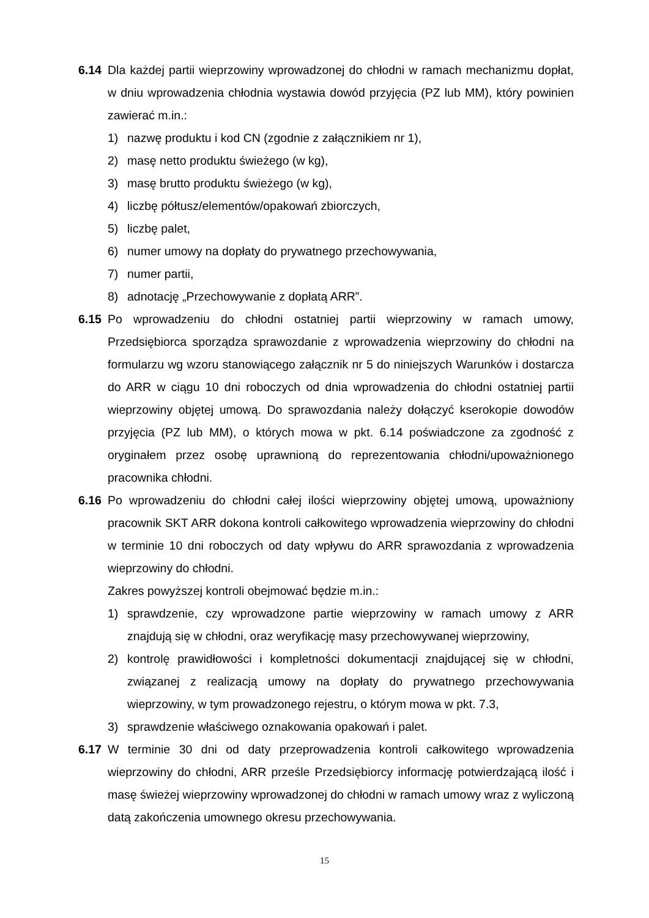6.14 Dla każdej partii wieprzowiny wprowadzonej do chłodni w ramach mechanizmu dopłat, w dniu wprowadzenia chłodnia wystawia dowód przyjęcia (PZ lub MM), który powinien zawierać m.in.:
1) nazwę produktu i kod CN (zgodnie z załącznikiem nr 1),
2) masę netto produktu świeżego (w kg),
3) masę brutto produktu świeżego (w kg),
4) liczbę półtusz/elementów/opakowań zbiorczych,
5) liczbę palet,
6) numer umowy na dopłaty do prywatnego przechowywania,
7) numer partii,
8) adnotację „Przechowywanie z dopłatą ARR”.
6.15 Po wprowadzeniu do chłodni ostatniej partii wieprzowiny w ramach umowy, Przedsiębiorca sporządza sprawozdanie z wprowadzenia wieprzowiny do chłodni na formularzu wg wzoru stanowiącego załącznik nr 5 do niniejszych Warunków i dostarcza do ARR w ciągu 10 dni roboczych od dnia wprowadzenia do chłodni ostatniej partii wieprzowiny objętej umową. Do sprawozdania należy dołączyć kserokopie dowodów przyjęcia (PZ lub MM), o których mowa w pkt. 6.14 poświadczone za zgodność z oryginałem przez osobę uprawnioną do reprezentowania chłodni/upoważnionego pracownika chłodni.
6.16 Po wprowadzeniu do chłodni całej ilości wieprzowiny objętej umową, upoważniony pracownik SKT ARR dokona kontroli całkowitego wprowadzenia wieprzowiny do chłodni w terminie 10 dni roboczych od daty wpływu do ARR sprawozdania z wprowadzenia wieprzowiny do chłodni.
Zakres powyższej kontroli obejmować będzie m.in.:
1) sprawdzenie, czy wprowadzone partie wieprzowiny w ramach umowy z ARR znajdują się w chłodni, oraz weryfikację masy przechowywanej wieprzowiny,
2) kontrolę prawidłowości i kompletności dokumentacji znajdującej się w chłodni, związanej z realizacją umowy na dopłaty do prywatnego przechowywania wieprzowiny, w tym prowadzonego rejestru, o którym mowa w pkt. 7.3,
3) sprawdzenie właściwego oznakowania opakowań i palet.
6.17 W terminie 30 dni od daty przeprowadzenia kontroli całkowitego wprowadzenia wieprzowiny do chłodni, ARR prześle Przedsiębiorcy informację potwierdzającą ilość i masę świeżej wieprzowiny wprowadzonej do chłodni w ramach umowy wraz z wyliczoną datą zakończenia umownego okresu przechowywania.
15